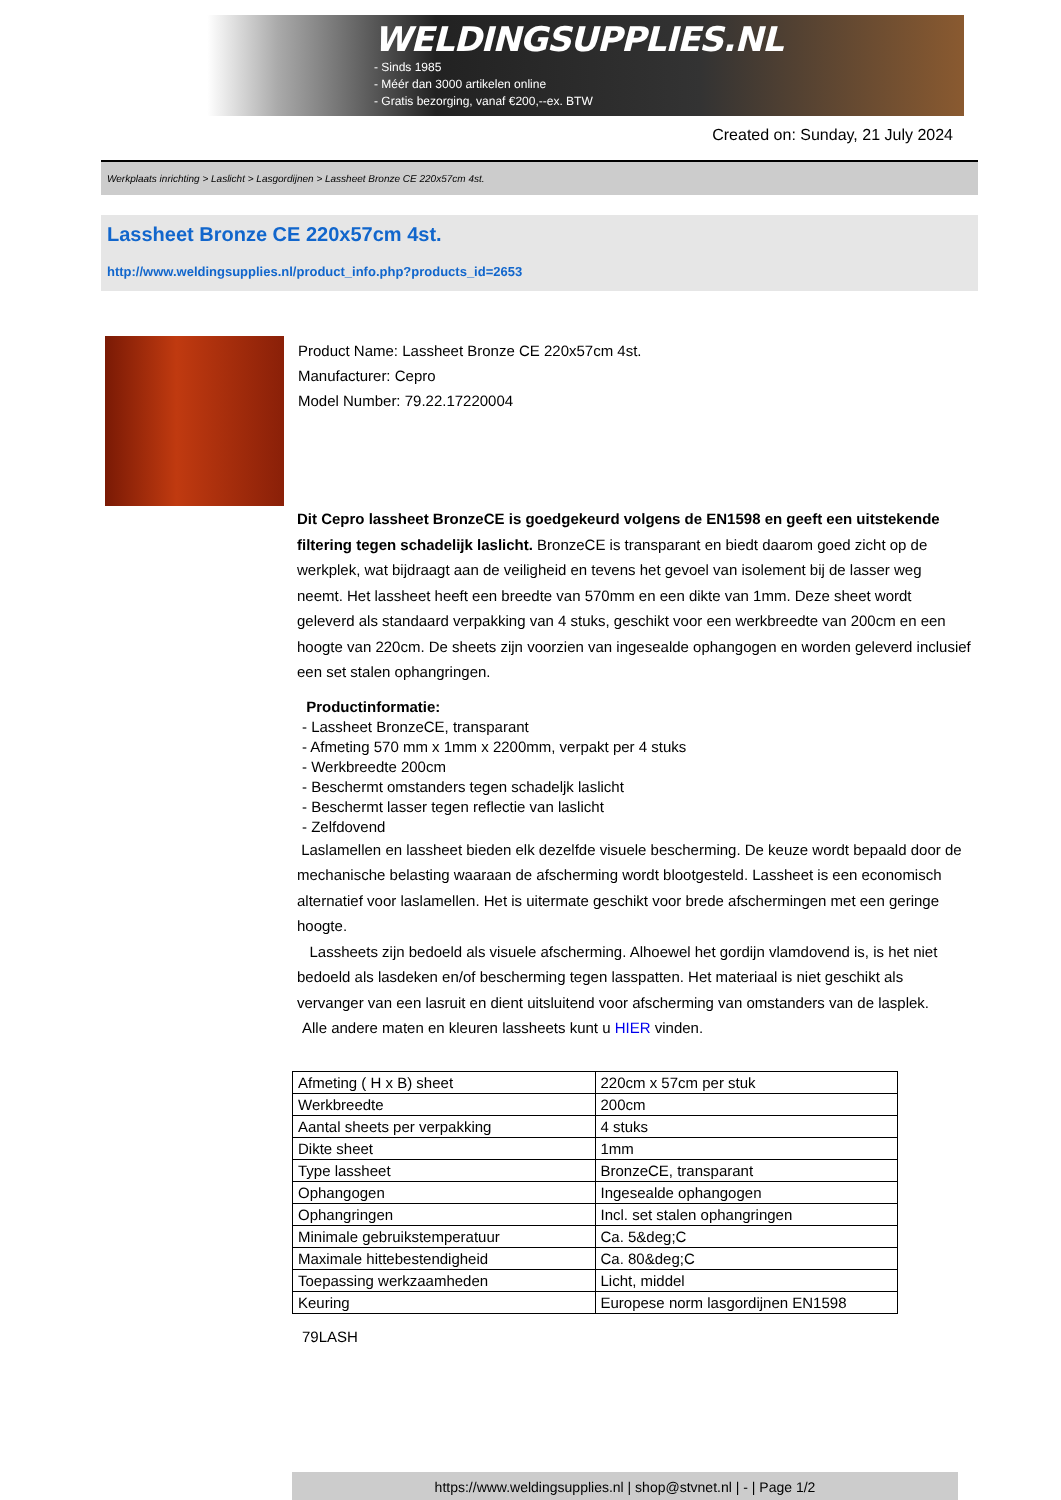WELDINGSUPPLIES.NL
- Sinds 1985
- Méér dan 3000 artikelen online
- Gratis bezorging, vanaf €200,--ex. BTW
Created on: Sunday, 21 July 2024
Werkplaats inrichting > Laslicht > Lasgordijnen > Lassheet Bronze CE 220x57cm 4st.
Lassheet Bronze CE 220x57cm 4st.
http://www.weldingsupplies.nl/product_info.php?products_id=2653
Product Name: Lassheet Bronze CE 220x57cm 4st.
Manufacturer: Cepro
Model Number: 79.22.17220004
Dit Cepro lassheet BronzeCE is goedgekeurd volgens de EN1598 en geeft een uitstekende filtering tegen schadelijk laslicht. BronzeCE is transparant en biedt daarom goed zicht op de werkplek, wat bijdraagt aan de veiligheid en tevens het gevoel van isolement bij de lasser weg neemt. Het lassheet heeft een breedte van 570mm en een dikte van 1mm. Deze sheet wordt geleverd als standaard verpakking van 4 stuks, geschikt voor een werkbreedte van 200cm en een hoogte van 220cm. De sheets zijn voorzien van ingesealde ophangogen en worden geleverd inclusief een set stalen ophangringen.
Productinformatie:
- Lassheet BronzeCE, transparant
- Afmeting 570 mm x 1mm x 2200mm, verpakt per 4 stuks
- Werkbreedte 200cm
- Beschermt omstanders tegen schadeljk laslicht
- Beschermt lasser tegen reflectie van laslicht
- Zelfdovend
Laslamellen en lassheet bieden elk dezelfde visuele bescherming. De keuze wordt bepaald door de mechanische belasting waaraan de afscherming wordt blootgesteld. Lassheet is een economisch alternatief voor laslamellen. Het is uitermate geschikt voor brede afschermingen met een geringe hoogte.
Lassheets zijn bedoeld als visuele afscherming. Alhoewel het gordijn vlamdovend is, is het niet bedoeld als lasdeken en/of bescherming tegen lasspatten. Het materiaal is niet geschikt als vervanger van een lasruit en dient uitsluitend voor afscherming van omstanders van de lasplek.
Alle andere maten en kleuren lassheets kunt u HIER vinden.
| Afmeting ( H x B) sheet | 220cm x 57cm per stuk |
| Werkbreedte | 200cm |
| Aantal sheets per verpakking | 4 stuks |
| Dikte sheet | 1mm |
| Type lassheet | BronzeCE, transparant |
| Ophangogen | Ingesealde ophangogen |
| Ophangringen | Incl. set stalen ophangringen |
| Minimale gebruikstemperatuur | Ca. 5&deg;C |
| Maximale hittebestendigheid | Ca. 80&deg;C |
| Toepassing werkzaamheden | Licht, middel |
| Keuring | Europese norm lasgordijnen EN1598 |
79LASH
https://www.weldingsupplies.nl | shop@stvnet.nl | - | Page 1/2